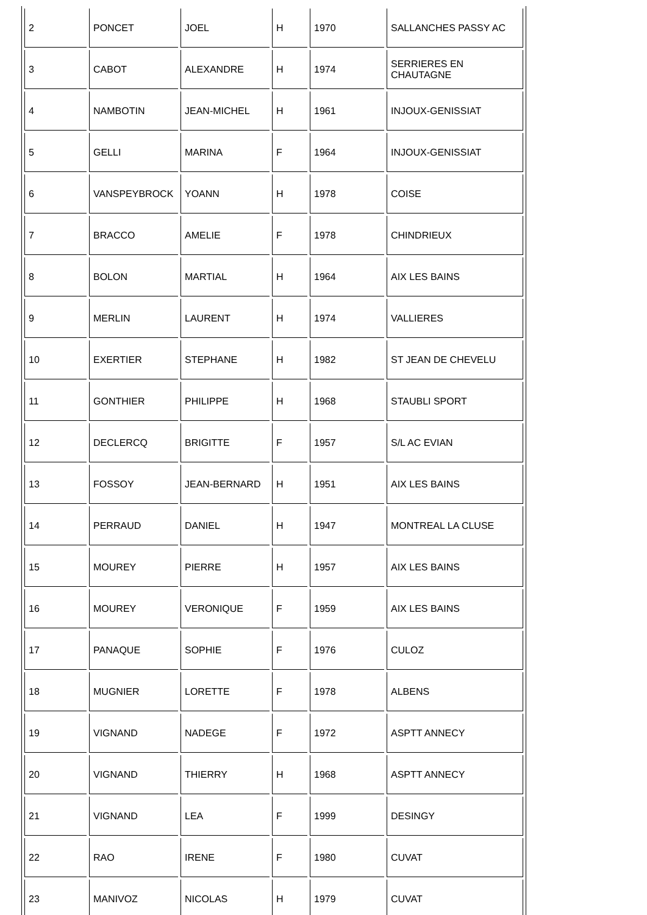| 2 | PONCET | JOEL | H | 1970 | SALLANCHES PASSY AC |
| 3 | CABOT | ALEXANDRE | H | 1974 | SERRIERES EN CHAUTAGNE |
| 4 | NAMBOTIN | JEAN-MICHEL | H | 1961 | INJOUX-GENISSIAT |
| 5 | GELLI | MARINA | F | 1964 | INJOUX-GENISSIAT |
| 6 | VANSPEYBROCK | YOANN | H | 1978 | COISE |
| 7 | BRACCO | AMELIE | F | 1978 | CHINDRIEUX |
| 8 | BOLON | MARTIAL | H | 1964 | AIX LES BAINS |
| 9 | MERLIN | LAURENT | H | 1974 | VALLIERES |
| 10 | EXERTIER | STEPHANE | H | 1982 | ST JEAN DE CHEVELU |
| 11 | GONTHIER | PHILIPPE | H | 1968 | STAUBLI SPORT |
| 12 | DECLERCQ | BRIGITTE | F | 1957 | S/L AC EVIAN |
| 13 | FOSSOY | JEAN-BERNARD | H | 1951 | AIX LES BAINS |
| 14 | PERRAUD | DANIEL | H | 1947 | MONTREAL LA CLUSE |
| 15 | MOUREY | PIERRE | H | 1957 | AIX LES BAINS |
| 16 | MOUREY | VERONIQUE | F | 1959 | AIX LES BAINS |
| 17 | PANAQUE | SOPHIE | F | 1976 | CULOZ |
| 18 | MUGNIER | LORETTE | F | 1978 | ALBENS |
| 19 | VIGNAND | NADEGE | F | 1972 | ASPTT ANNECY |
| 20 | VIGNAND | THIERRY | H | 1968 | ASPTT ANNECY |
| 21 | VIGNAND | LEA | F | 1999 | DESINGY |
| 22 | RAO | IRENE | F | 1980 | CUVAT |
| 23 | MANIVOZ | NICOLAS | H | 1979 | CUVAT |